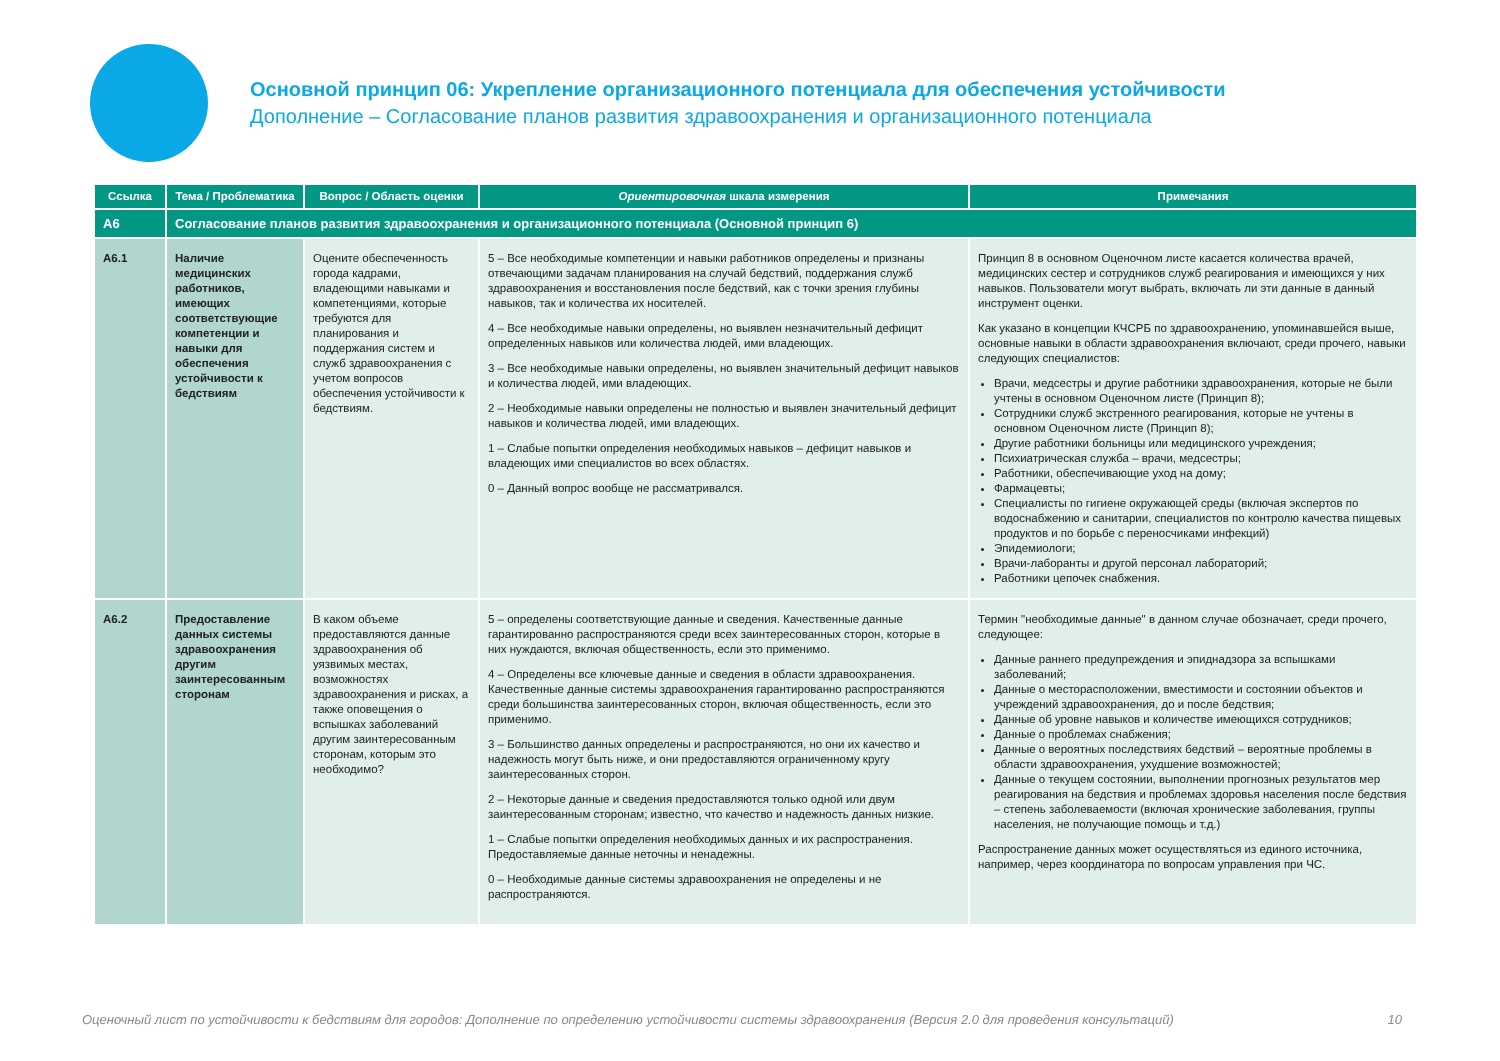Основной принцип 06: Укрепление организационного потенциала для обеспечения устойчивости
Дополнение – Согласование планов развития здравоохранения и организационного потенциала
| Ссылка | Тема / Проблематика | Вопрос / Область оценки | Ориентировочная шкала измерения | Примечания |
| --- | --- | --- | --- | --- |
| A6 | Согласование планов развития здравоохранения и организационного потенциала (Основной принцип 6) | | | |
| A6.1 | Наличие медицинских работников, имеющих соответствующие компетенции и навыки для обеспечения устойчивости к бедствиям | Оцените обеспеченность города кадрами, владеющими навыками и компетенциями, которые требуются для планирования и поддержания систем и служб здравоохранения с учетом вопросов обеспечения устойчивости к бедствиям. | 5 – Все необходимые компетенции и навыки работников определены и признаны отвечающими задачам планирования на случай бедствий, поддержания служб здравоохранения и восстановления после бедствий, как с точки зрения глубины навыков, так и количества их носителей. 4 – Все необходимые навыки определены, но выявлен незначительный дефицит определенных навыков или количества людей, ими владеющих. 3 – Все необходимые навыки определены, но выявлен значительный дефицит навыков и количества людей, ими владеющих. 2 – Необходимые навыки определены не полностью и выявлен значительный дефицит навыков и количества людей, ими владеющих. 1 – Слабые попытки определения необходимых навыков – дефицит навыков и владеющих ими специалистов во всех областях. 0 – Данный вопрос вообще не рассматривался. | Принцип 8 в основном Оценочном листе касается количества врачей, медицинских сестер и сотрудников служб реагирования и имеющихся у них навыков. Пользователи могут выбрать, включать ли эти данные в данный инструмент оценки. Как указано в концепции КЧСРБ по здравоохранению, упоминавшейся выше, основные навыки в области здравоохранения включают, среди прочего, навыки следующих специалистов: Врачи, медсестры и другие работники здравоохранения, которые не были учтены в основном Оценочном листе (Принцип 8); Сотрудники служб экстренного реагирования, которые не учтены в основном Оценочном листе (Принцип 8); Другие работники больницы или медицинского учреждения; Психиатрическая служба – врачи, медсестры; Работники, обеспечивающие уход на дому; Фармацевты; Специалисты по гигиене окружающей среды (включая экспертов по водоснабжению и санитарии, специалистов по контролю качества пищевых продуктов и по борьбе с переносчиками инфекций) Эпидемиологи; Врачи-лаборанты и другой персонал лабораторий; Работники цепочек снабжения. |
| A6.2 | Предоставление данных системы здравоохранения другим заинтересованным сторонам | В каком объеме предоставляются данные здравоохранения об уязвимых местах, возможностях здравоохранения и рисках, а также оповещения о вспышках заболеваний другим заинтересованным сторонам, которым это необходимо? | 5 – определены соответствующие данные и сведения. Качественные данные гарантированно распространяются среди всех заинтересованных сторон, которые в них нуждаются, включая общественность, если это применимо. 4 – Определены все ключевые данные и сведения в области здравоохранения. Качественные данные системы здравоохранения гарантированно распространяются среди большинства заинтересованных сторон, включая общественность, если это применимо. 3 – Большинство данных определены и распространяются, но они их качество и надежность могут быть ниже, и они предоставляются ограниченному кругу заинтересованных сторон. 2 – Некоторые данные и сведения предоставляются только одной или двум заинтересованным сторонам; известно, что качество и надежность данных низкие. 1 – Слабые попытки определения необходимых данных и их распространения. Предоставляемые данные неточны и ненадежны. 0 – Необходимые данные системы здравоохранения не определены и не распространяются. | Термин "необходимые данные" в данном случае обозначает, среди прочего, следующее: Данные раннего предупреждения и эпиднадзора за вспышками заболеваний; Данные о месторасположении, вместимости и состоянии объектов и учреждений здравоохранения, до и после бедствия; Данные об уровне навыков и количестве имеющихся сотрудников; Данные о проблемах снабжения; Данные о вероятных последствиях бедствий – вероятные проблемы в области здравоохранения, ухудшение возможностей; Данные о текущем состоянии, выполнении прогнозных результатов мер реагирования на бедствия и проблемах здоровья населения после бедствия – степень заболеваемости (включая хронические заболевания, группы населения, не получающие помощь и т.д.) Распространение данных может осуществляться из единого источника, например, через координатора по вопросам управления при ЧС. |
Оценочный лист по устойчивости к бедствиям для городов: Дополнение по определению устойчивости системы здравоохранения (Версия 2.0 для проведения консультаций) 10